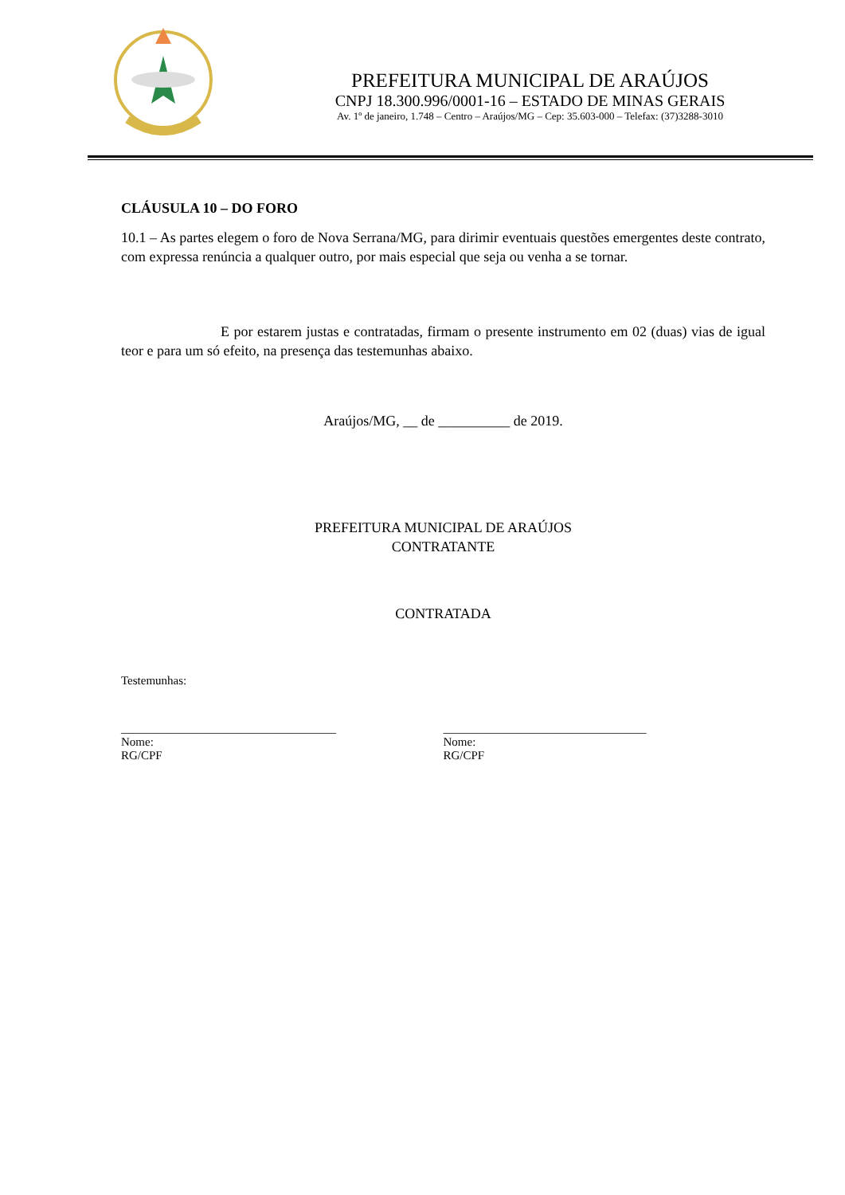PREFEITURA MUNICIPAL DE ARAÚJOS
CNPJ 18.300.996/0001-16 – ESTADO DE MINAS GERAIS
Av. 1º de janeiro, 1.748 – Centro – Araújos/MG – Cep: 35.603-000 – Telefax: (37)3288-3010
CLÁUSULA 10 – DO FORO
10.1 – As partes elegem o foro de Nova Serrana/MG, para dirimir eventuais questões emergentes deste contrato, com expressa renúncia a qualquer outro, por mais especial que seja ou venha a se tornar.
E por estarem justas e contratadas, firmam o presente instrumento em 02 (duas) vias de igual teor e para um só efeito, na presença das testemunhas abaixo.
Araújos/MG, __ de __________ de 2019.
PREFEITURA MUNICIPAL DE ARAÚJOS
CONTRATANTE
CONTRATADA
Testemunhas:
____________________________________
Nome:
RG/CPF
__________________________________
Nome:
RG/CPF